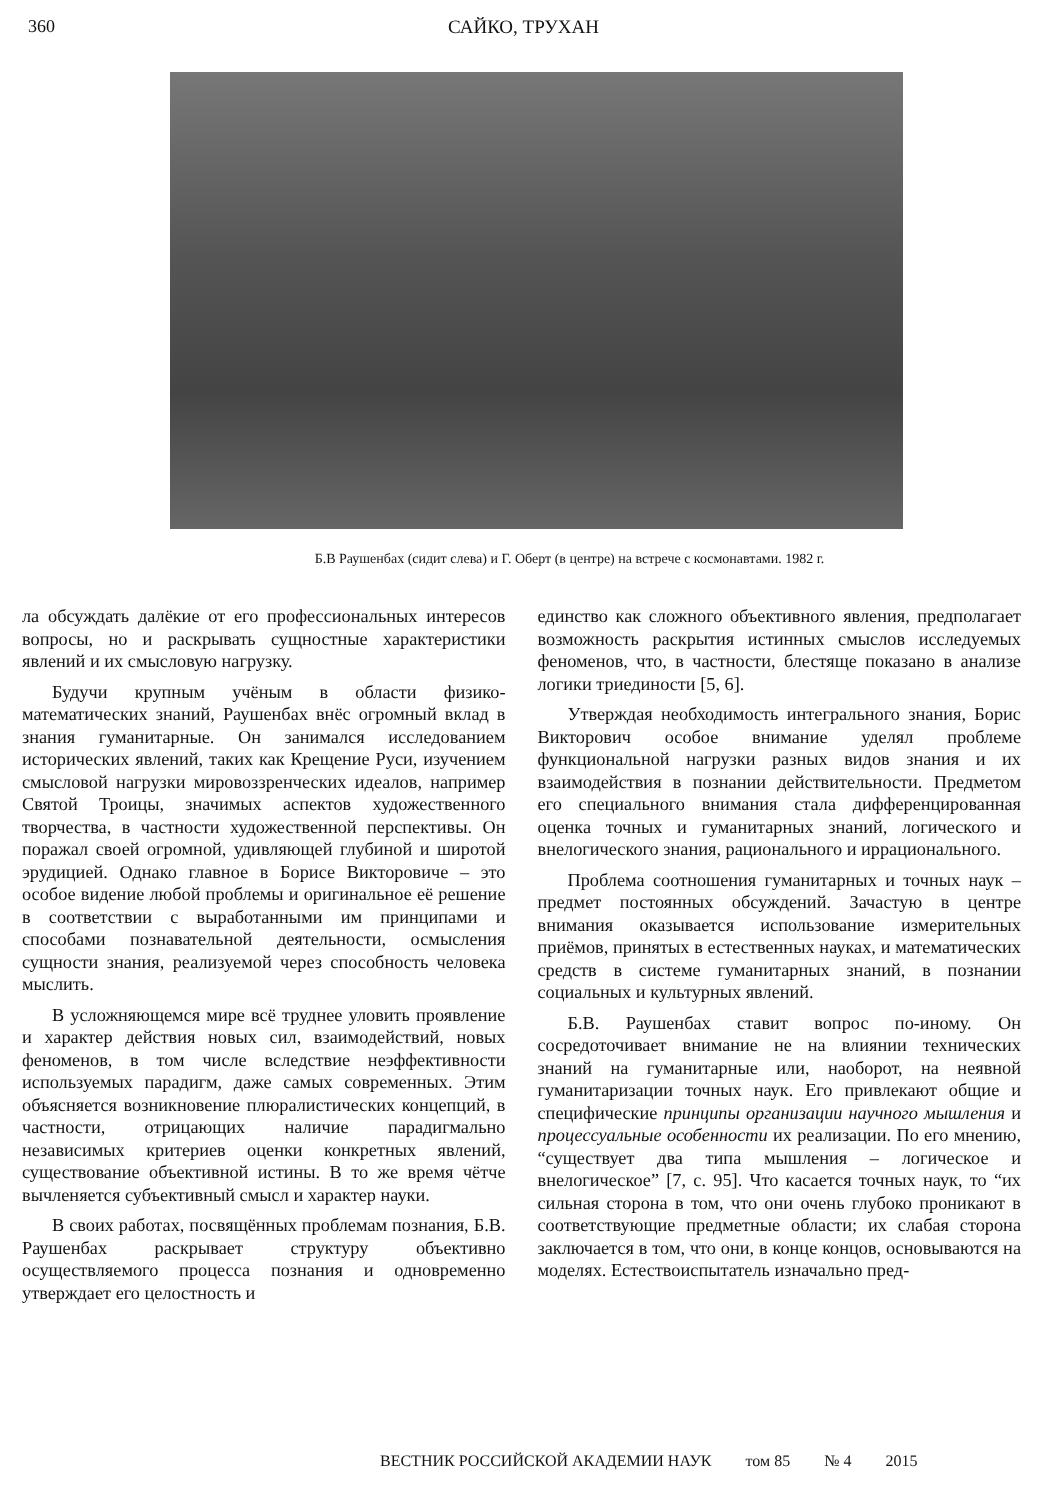360 САЙКО, ТРУХАН
Б.В Раушенбах (сидит слева) и Г. Оберт (в центре) на встрече с космонавтами. 1982 г.
ла обсуждать далёкие от его профессиональных интересов вопросы, но и раскрывать сущностные характеристики явлений и их смысловую нагрузку.
Будучи крупным учёным в области физико-математических знаний, Раушенбах внёс огромный вклад в знания гуманитарные. Он занимался исследованием исторических явлений, таких как Крещение Руси, изучением смысловой нагрузки мировоззренческих идеалов, например Святой Троицы, значимых аспектов художественного творчества, в частности художественной перспективы. Он поражал своей огромной, удивляющей глубиной и широтой эрудицией. Однако главное в Борисе Викторовиче – это особое видение любой проблемы и оригинальное её решение в соответствии с выработанными им принципами и способами познавательной деятельности, осмысления сущности знания, реализуемой через способность человека мыслить.
В усложняющемся мире всё труднее уловить проявление и характер действия новых сил, взаимодействий, новых феноменов, в том числе вследствие неэффективности используемых парадигм, даже самых современных. Этим объясняется возникновение плюралистических концепций, в частности, отрицающих наличие парадигмально независимых критериев оценки конкретных явлений, существование объективной истины. В то же время чётче вычленяется субъективный смысл и характер науки.
В своих работах, посвящённых проблемам познания, Б.В. Раушенбах раскрывает структуру объективно осуществляемого процесса познания и одновременно утверждает его целостность и
единство как сложного объективного явления, предполагает возможность раскрытия истинных смыслов исследуемых феноменов, что, в частности, блестяще показано в анализе логики триединости [5, 6].
Утверждая необходимость интегрального знания, Борис Викторович особое внимание уделял проблеме функциональной нагрузки разных видов знания и их взаимодействия в познании действительности. Предметом его специального внимания стала дифференцированная оценка точных и гуманитарных знаний, логического и внелогического знания, рационального и иррационального.
Проблема соотношения гуманитарных и точных наук – предмет постоянных обсуждений. Зачастую в центре внимания оказывается использование измерительных приёмов, принятых в естественных науках, и математических средств в системе гуманитарных знаний, в познании социальных и культурных явлений.
Б.В. Раушенбах ставит вопрос по-иному. Он сосредоточивает внимание не на влиянии технических знаний на гуманитарные или, наоборот, на неявной гуманитаризации точных наук. Его привлекают общие и специфические принципы организации научного мышления и процессуальные особенности их реализации. По его мнению, “существует два типа мышления – логическое и внелогическое” [7, с. 95]. Что касается точных наук, то “их сильная сторона в том, что они очень глубоко проникают в соответствующие предметные области; их слабая сторона заключается в том, что они, в конце концов, основываются на моделях. Естествоиспытатель изначально пред-
ВЕСТНИК РОССИЙСКОЙ АКАДЕМИИ НАУК том 85 № 4 2015